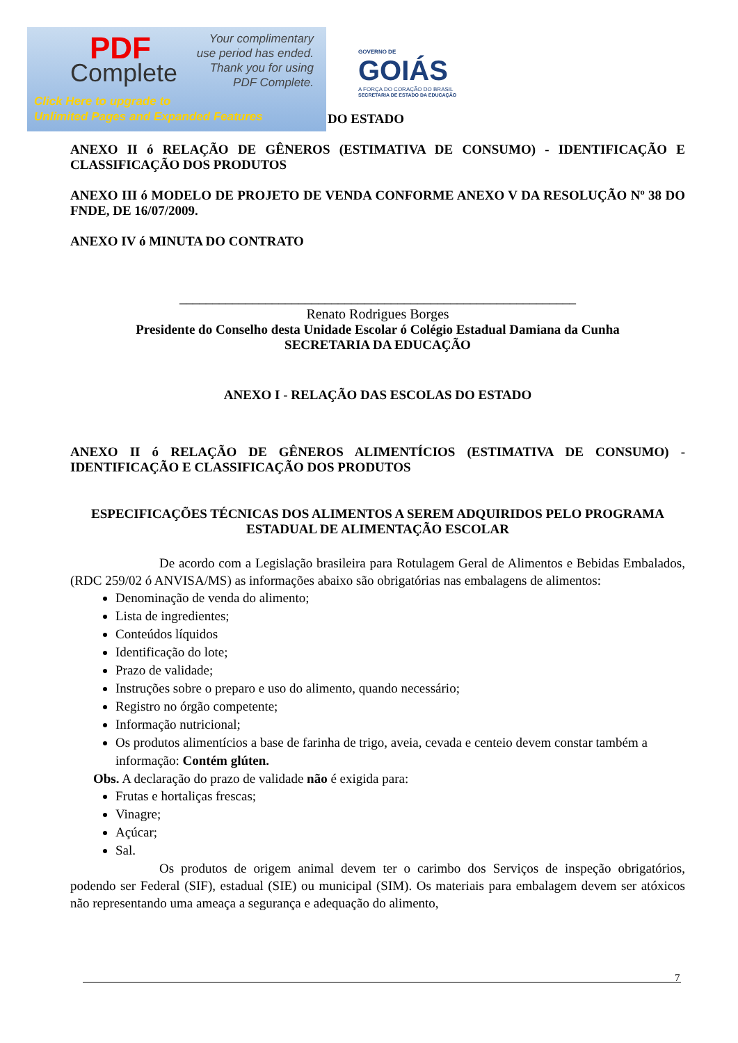PDF
Complete
Your complimentary
use period has ended.
Thank you for using
PDF Complete.
Click Here to upgrade to
Unlimited Pages and Expanded Features
GOVERNO DE
GOIÁS
A FORÇA DO CORAÇÃO DO BRASIL
SECRETARIA DE ESTADO DA EDUCAÇÃO
DO ESTADO
ANEXO II ó RELAÇÃO DE GÊNEROS (ESTIMATIVA DE CONSUMO) - IDENTIFICAÇÃO E CLASSIFICAÇÃO DOS PRODUTOS
ANEXO III ó MODELO DE PROJETO DE VENDA CONFORME ANEXO V DA RESOLUÇÃO Nº 38 DO FNDE, DE 16/07/2009.
ANEXO IV ó MINUTA DO CONTRATO
____________________________________________________________
Renato Rodrigues Borges
Presidente do Conselho desta Unidade Escolar ó Colégio Estadual Damiana da Cunha
SECRETARIA DA EDUCAÇÃO
ANEXO I - RELAÇÃO DAS ESCOLAS DO ESTADO
ANEXO II ó RELAÇÃO DE GÊNEROS ALIMENTÍCIOS (ESTIMATIVA DE CONSUMO) - IDENTIFICAÇÃO E CLASSIFICAÇÃO DOS PRODUTOS
ESPECIFICAÇÕES TÉCNICAS DOS ALIMENTOS A SEREM ADQUIRIDOS PELO PROGRAMA ESTADUAL DE ALIMENTAÇÃO ESCOLAR
De acordo com a Legislação brasileira para Rotulagem Geral de Alimentos e Bebidas Embalados, (RDC 259/02 ó ANVISA/MS) as informações abaixo são obrigatórias nas embalagens de alimentos:
Denominação de venda do alimento;
Lista de ingredientes;
Conteúdos líquidos
Identificação do lote;
Prazo de validade;
Instruções sobre o preparo e uso do alimento, quando necessário;
Registro no órgão competente;
Informação nutricional;
Os produtos alimentícios a base de farinha de trigo, aveia, cevada e centeio devem constar também a informação: Contém glúten.
Obs. A declaração do prazo de validade não é exigida para:
Frutas e hortaliças frescas;
Vinagre;
Açúcar;
Sal.
Os produtos de origem animal devem ter o carimbo dos Serviços de inspeção obrigatórios, podendo ser Federal (SIF), estadual (SIE) ou municipal (SIM). Os materiais para embalagem devem ser atóxicos não representando uma ameaça a segurança e adequação do alimento,
7